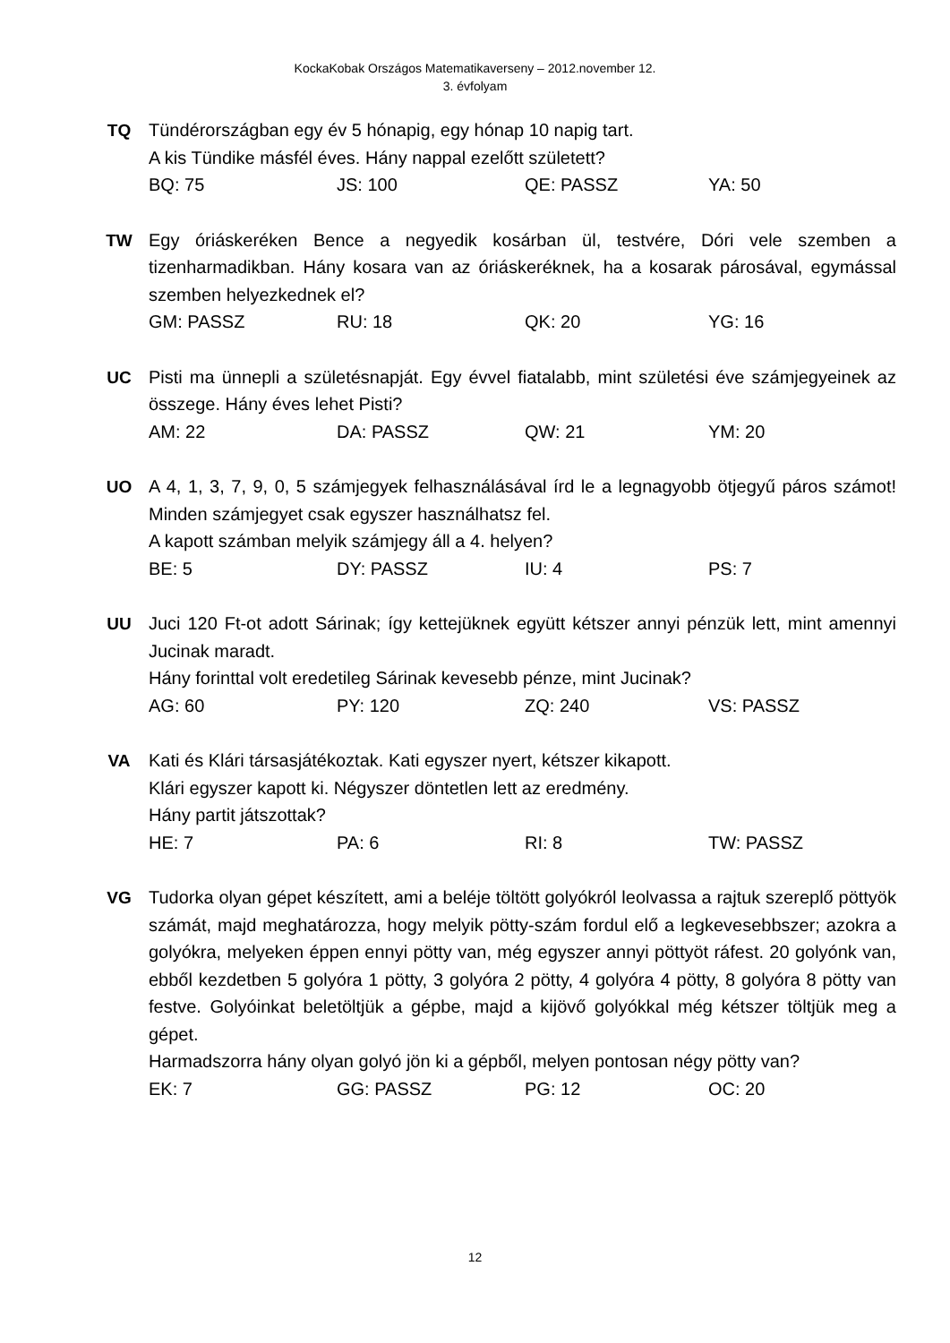KockaKobak Országos Matematikaverseny – 2012.november 12.
3. évfolyam
TQ
Tündérországban egy év 5 hónapig, egy hónap 10 napig tart.
A kis Tündike másfél éves. Hány nappal ezelőtt született?
BQ: 75 JS: 100 QE: PASSZ YA: 50
TW
Egy óriáskeréken Bence a negyedik kosárban ül, testvére, Dóri vele szemben a tizenharmadikban. Hány kosara van az óriáskeréknek, ha a kosarak párosával, egymással szemben helyezkednek el?
GM: PASSZ RU: 18 QK: 20 YG: 16
UC
Pisti ma ünnepli a születésnapját. Egy évvel fiatalabb, mint születési éve számjegyeinek az összege. Hány éves lehet Pisti?
AM: 22 DA: PASSZ QW: 21 YM: 20
UO
A 4, 1, 3, 7, 9, 0, 5 számjegyek felhasználásával írd le a legnagyobb ötjegyű páros számot! Minden számjegyet csak egyszer használhatsz fel.
A kapott számban melyik számjegy áll a 4. helyen?
BE: 5 DY: PASSZ IU: 4 PS: 7
UU
Juci 120 Ft-ot adott Sárinak; így kettejüknek együtt kétszer annyi pénzük lett, mint amennyi Jucinak maradt.
Hány forinttal volt eredetileg Sárinak kevesebb pénze, mint Jucinak?
AG: 60 PY: 120 ZQ: 240 VS: PASSZ
VA
Kati és Klári társasjátékoztak. Kati egyszer nyert, kétszer kikapott.
Klári egyszer kapott ki. Négyszer döntetlen lett az eredmény.
Hány partit játszottak?
HE: 7 PA: 6 RI: 8 TW: PASSZ
VG
Tudorka olyan gépet készített, ami a beléje töltött golyókról leolvassa a rajtuk szereplő pöttyök számát, majd meghatározza, hogy melyik pötty-szám fordul elő a legkevesebbszer; azokra a golyókra, melyeken éppen ennyi pötty van, még egyszer annyi pöttyöt ráfest. 20 golyónk van, ebből kezdetben 5 golyóra 1 pötty, 3 golyóra 2 pötty, 4 golyóra 4 pötty, 8 golyóra 8 pötty van festve. Golyóinkat beletöltjük a gépbe, majd a kijövő golyókkal még kétszer töltjük meg a gépet.
Harmadszorra hány olyan golyó jön ki a gépből, melyen pontosan négy pötty van?
EK: 7 GG: PASSZ PG: 12 OC: 20
12